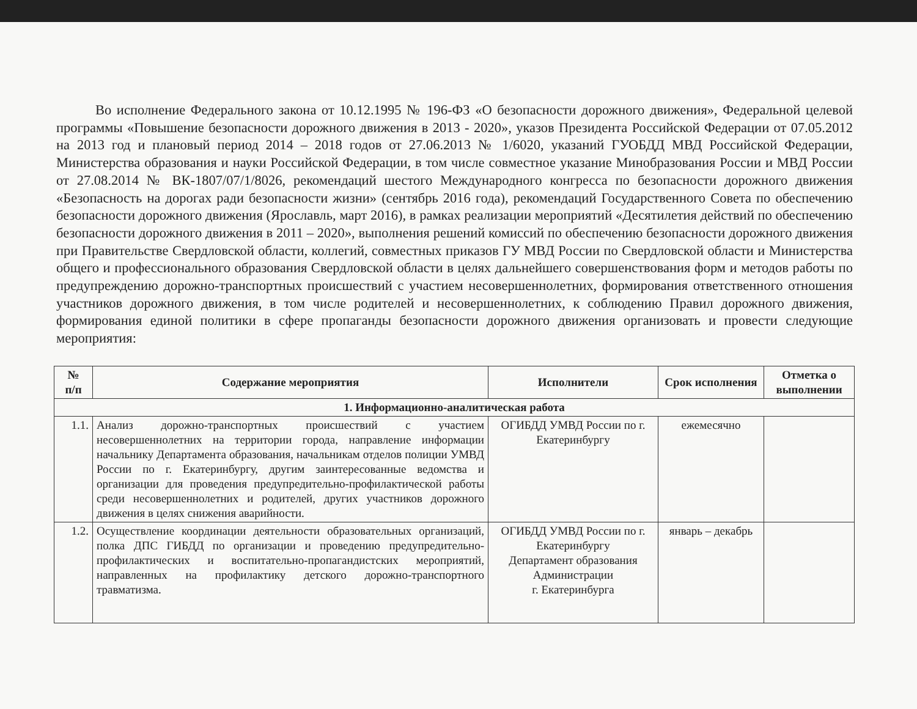Во исполнение Федерального закона от 10.12.1995 № 196-ФЗ «О безопасности дорожного движения», Федеральной целевой программы «Повышение безопасности дорожного движения в 2013 - 2020», указов Президента Российской Федерации от 07.05.2012 на 2013 год и плановый период 2014 – 2018 годов от 27.06.2013 № 1/6020, указаний ГУОБДД МВД Российской Федерации, Министерства образования и науки Российской Федерации, в том числе совместное указание Минобразования России и МВД России от 27.08.2014 № ВК-1807/07/1/8026, рекомендаций шестого Международного конгресса по безопасности дорожного движения «Безопасность на дорогах ради безопасности жизни» (сентябрь 2016 года), рекомендаций Государственного Совета по обеспечению безопасности дорожного движения (Ярославль, март 2016), в рамках реализации мероприятий «Десятилетия действий по обеспечению безопасности дорожного движения в 2011 – 2020», выполнения решений комиссий по обеспечению безопасности дорожного движения при Правительстве Свердловской области, коллегий, совместных приказов ГУ МВД России по Свердловской области и Министерства общего и профессионального образования Свердловской области в целях дальнейшего совершенствования форм и методов работы по предупреждению дорожно-транспортных происшествий с участием несовершеннолетних, формирования ответственного отношения участников дорожного движения, в том числе родителей и несовершеннолетних, к соблюдению Правил дорожного движения, формирования единой политики в сфере пропаганды безопасности дорожного движения организовать и провести следующие мероприятия:
| № п/п | Содержание мероприятия | Исполнители | Срок исполнения | Отметка о выполнении |
| --- | --- | --- | --- | --- |
| 1. Информационно-аналитическая работа | | | | |
| 1.1. | Анализ дорожно-транспортных происшествий с участием несовершеннолетних на территории города, направление информации начальнику Департамента образования, начальникам отделов полиции УМВД России по г. Екатеринбургу, другим заинтересованные ведомства и организации для проведения предупредительно-профилактической работы среди несовершеннолетних и родителей, других участников дорожного движения в целях снижения аварийности. | ОГИБДД УМВД России по г. Екатеринбургу | ежемесячно | |
| 1.2. | Осуществление координации деятельности образовательных организаций, полка ДПС ГИБДД по организации и проведению предупредительно-профилактических и воспитательно-пропагандистских мероприятий, направленных на профилактику детского дорожно-транспортного травматизма. | ОГИБДД УМВД России по г. Екатеринбургу Департамент образования Администрации г. Екатеринбурга | январь – декабрь | |